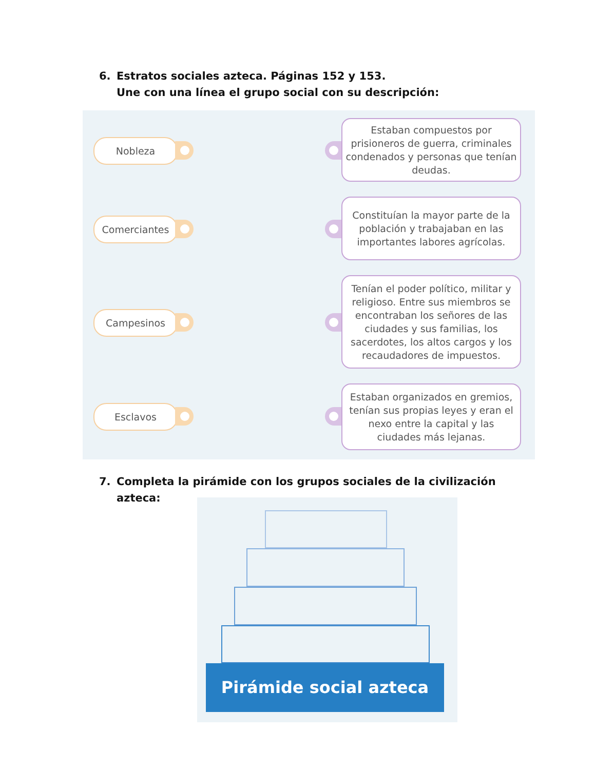6. Estratos sociales azteca. Páginas 152 y 153.
Une con una línea el grupo social con su descripción:
Nobleza
Comerciantes
Campesinos
Esclavos
Estaban compuestos por prisioneros de guerra, criminales condenados y personas que tenían deudas.
Constituían la mayor parte de la población y trabajaban en las importantes labores agrícolas.
Tenían el poder político, militar y religioso. Entre sus miembros se encontraban los señores de las ciudades y sus familias, los sacerdotes, los altos cargos y los recaudadores de impuestos.
Estaban organizados en gremios, tenían sus propias leyes y eran el nexo entre la capital y las ciudades más lejanas.
7. Completa la pirámide con los grupos sociales de la civilización
azteca:
Pirámide social azteca